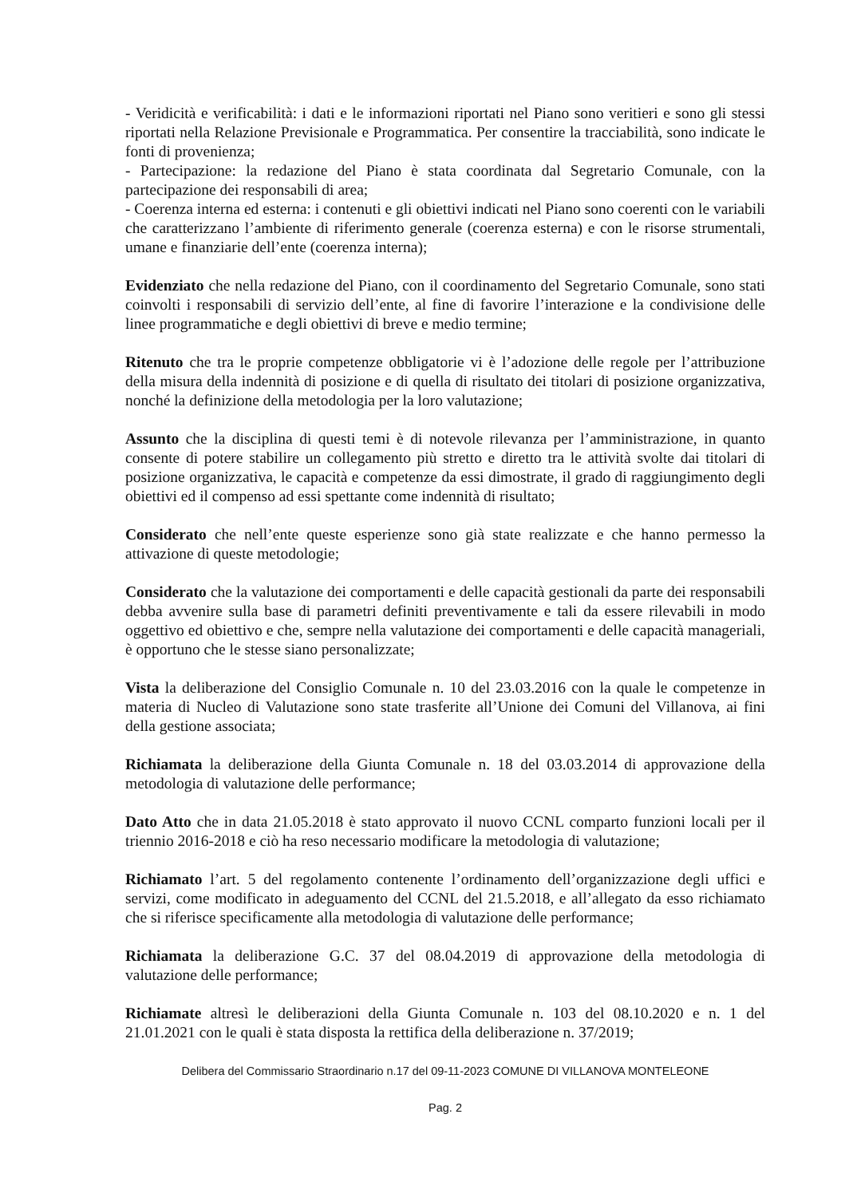- Veridicità e verificabilità: i dati e le informazioni riportati nel Piano sono veritieri e sono gli stessi riportati nella Relazione Previsionale e Programmatica. Per consentire la tracciabilità, sono indicate le fonti di provenienza;
- Partecipazione: la redazione del Piano è stata coordinata dal Segretario Comunale, con la partecipazione dei responsabili di area;
- Coerenza interna ed esterna: i contenuti e gli obiettivi indicati nel Piano sono coerenti con le variabili che caratterizzano l’ambiente di riferimento generale (coerenza esterna) e con le risorse strumentali, umane e finanziarie dell’ente (coerenza interna);
Evidenziato che nella redazione del Piano, con il coordinamento del Segretario Comunale, sono stati coinvolti i responsabili di servizio dell’ente, al fine di favorire l’interazione e la condivisione delle linee programmatiche e degli obiettivi di breve e medio termine;
Ritenuto che tra le proprie competenze obbligatorie vi è l’adozione delle regole per l’attribuzione della misura della indennità di posizione e di quella di risultato dei titolari di posizione organizzativa, nonché la definizione della metodologia per la loro valutazione;
Assunto che la disciplina di questi temi è di notevole rilevanza per l’amministrazione, in quanto consente di potere stabilire un collegamento più stretto e diretto tra le attività svolte dai titolari di posizione organizzativa, le capacità e competenze da essi dimostrate, il grado di raggiungimento degli obiettivi ed il compenso ad essi spettante come indennità di risultato;
Considerato che nell’ente queste esperienze sono già state realizzate e che hanno permesso la attivazione di queste metodologie;
Considerato che la valutazione dei comportamenti e delle capacità gestionali da parte dei responsabili debba avvenire sulla base di parametri definiti preventivamente e tali da essere rilevabili in modo oggettivo ed obiettivo e che, sempre nella valutazione dei comportamenti e delle capacità manageriali, è opportuno che le stesse siano personalizzate;
Vista la deliberazione del Consiglio Comunale n. 10 del 23.03.2016 con la quale le competenze in materia di Nucleo di Valutazione sono state trasferite all’Unione dei Comuni del Villanova, ai fini della gestione associata;
Richiamata la deliberazione della Giunta Comunale n. 18 del 03.03.2014 di approvazione della metodologia di valutazione delle performance;
Dato Atto che in data 21.05.2018 è stato approvato il nuovo CCNL comparto funzioni locali per il triennio 2016-2018 e ciò ha reso necessario modificare la metodologia di valutazione;
Richiamato l’art. 5 del regolamento contenente l’ordinamento dell’organizzazione degli uffici e servizi, come modificato in adeguamento del CCNL del 21.5.2018, e all’allegato da esso richiamato che si riferisce specificamente alla metodologia di valutazione delle performance;
Richiamata la deliberazione G.C. 37 del 08.04.2019 di approvazione della metodologia di valutazione delle performance;
Richiamate altresì le deliberazioni della Giunta Comunale n. 103 del 08.10.2020 e n. 1 del 21.01.2021 con le quali è stata disposta la rettifica della deliberazione n. 37/2019;
Delibera del Commissario Straordinario n.17 del 09-11-2023 COMUNE DI VILLANOVA MONTELEONE
Pag. 2